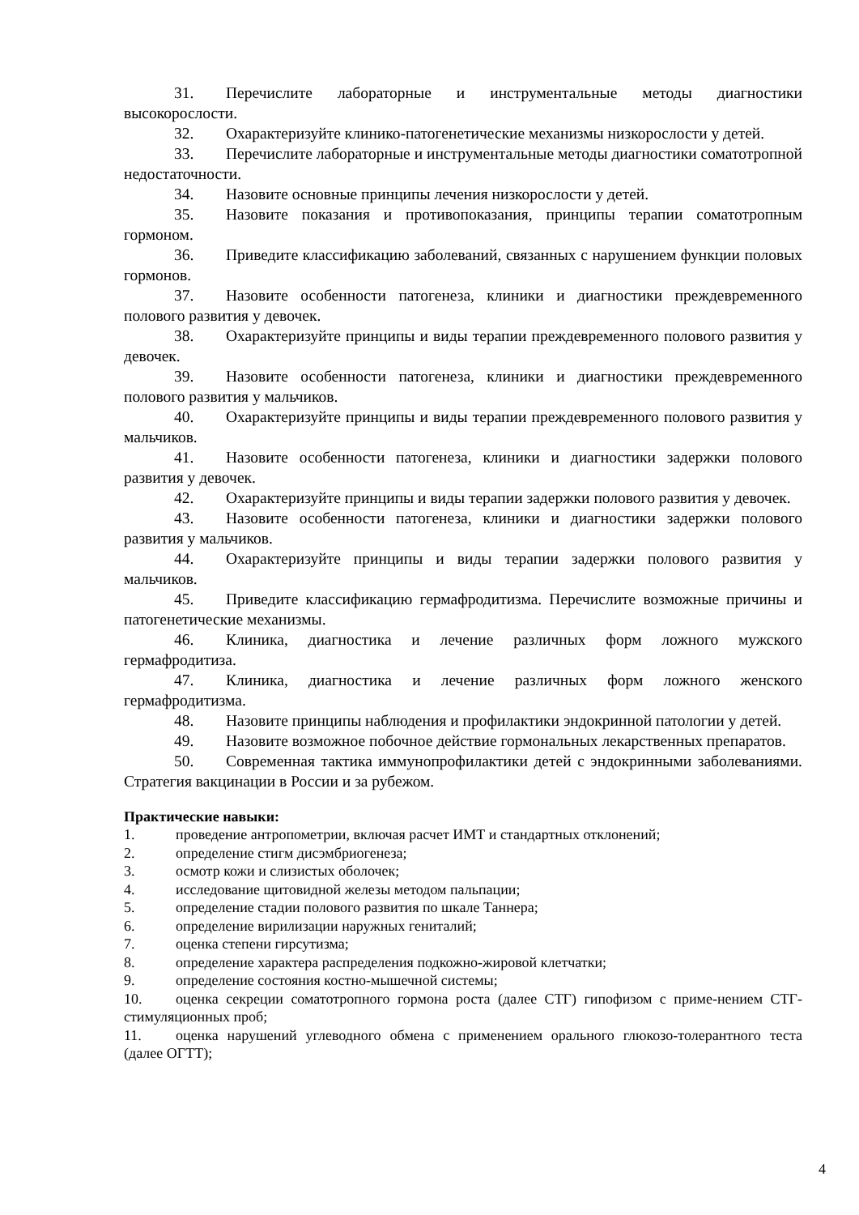31. Перечислите лабораторные и инструментальные методы диагностики высокорослости.
32. Охарактеризуйте клинико-патогенетические механизмы низкорослости у детей.
33. Перечислите лабораторные и инструментальные методы диагностики соматотропной недостаточности.
34. Назовите основные принципы лечения низкорослости у детей.
35. Назовите показания и противопоказания, принципы терапии соматотропным гормоном.
36. Приведите классификацию заболеваний, связанных с нарушением функции половых гормонов.
37. Назовите особенности патогенеза, клиники и диагностики преждевременного полового развития у девочек.
38. Охарактеризуйте принципы и виды терапии преждевременного полового развития у девочек.
39. Назовите особенности патогенеза, клиники и диагностики преждевременного полового развития у мальчиков.
40. Охарактеризуйте принципы и виды терапии преждевременного полового развития у мальчиков.
41. Назовите особенности патогенеза, клиники и диагностики задержки полового развития у девочек.
42. Охарактеризуйте принципы и виды терапии задержки полового развития у девочек.
43. Назовите особенности патогенеза, клиники и диагностики задержки полового развития у мальчиков.
44. Охарактеризуйте принципы и виды терапии задержки полового развития у мальчиков.
45. Приведите классификацию гермафродитизма. Перечислите возможные причины и патогенетические механизмы.
46. Клиника, диагностика и лечение различных форм ложного мужского гермафродитиза.
47. Клиника, диагностика и лечение различных форм ложного женского гермафродитизма.
48. Назовите принципы наблюдения и профилактики эндокринной патологии у детей.
49. Назовите возможное побочное действие гормональных лекарственных препаратов.
50. Современная тактика иммунопрофилактики детей с эндокринными заболеваниями. Стратегия вакцинации в России и за рубежом.
Практические навыки:
1. проведение антропометрии, включая расчет ИМТ и стандартных отклонений;
2. определение стигм дисэмбриогенеза;
3. осмотр кожи и слизистых оболочек;
4. исследование щитовидной железы методом пальпации;
5. определение стадии полового развития по шкале Таннера;
6. определение вирилизации наружных гениталий;
7. оценка степени гирсутизма;
8. определение характера распределения подкожно-жировой клетчатки;
9. определение состояния костно-мышечной системы;
10. оценка секреции соматотропного гормона роста (далее СТГ) гипофизом с приме-нением СТГ- стимуляционных проб;
11. оценка нарушений углеводного обмена с применением орального глюкозо-толерантного теста (далее ОГТТ);
4